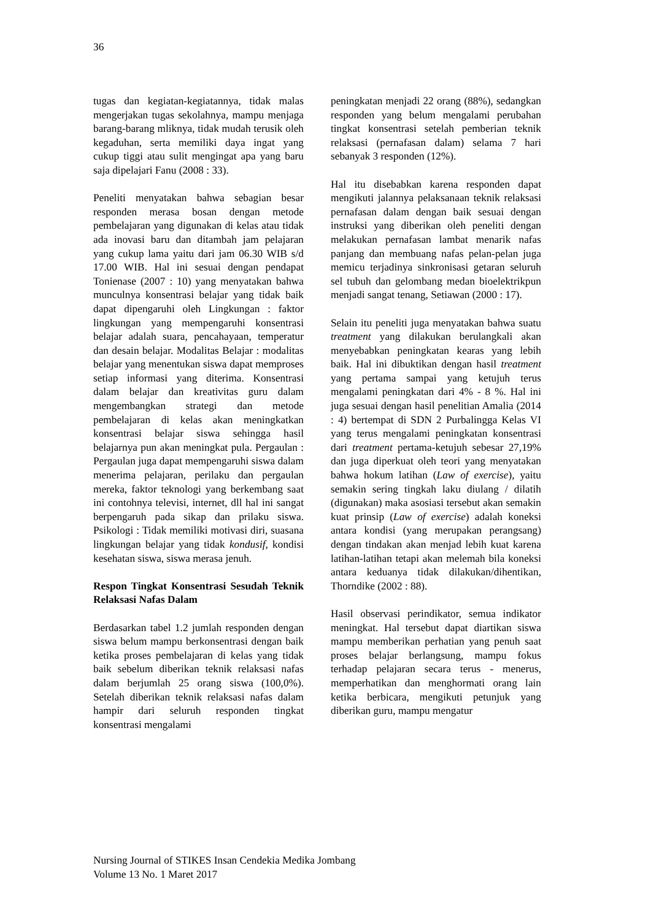36
tugas dan kegiatan-kegiatannya, tidak malas mengerjakan tugas sekolahnya, mampu menjaga barang-barang mliknya, tidak mudah terusik oleh kegaduhan, serta memiliki daya ingat yang cukup tiggi atau sulit mengingat apa yang baru saja dipelajari Fanu (2008 : 33).
Peneliti menyatakan bahwa sebagian besar responden merasa bosan dengan metode pembelajaran yang digunakan di kelas atau tidak ada inovasi baru dan ditambah jam pelajaran yang cukup lama yaitu dari jam 06.30 WIB s/d 17.00 WIB. Hal ini sesuai dengan pendapat Tonienase (2007 : 10) yang menyatakan bahwa munculnya konsentrasi belajar yang tidak baik dapat dipengaruhi oleh Lingkungan : faktor lingkungan yang mempengaruhi konsentrasi belajar adalah suara, pencahayaan, temperatur dan desain belajar. Modalitas Belajar : modalitas belajar yang menentukan siswa dapat memproses setiap informasi yang diterima. Konsentrasi dalam belajar dan kreativitas guru dalam mengembangkan strategi dan metode pembelajaran di kelas akan meningkatkan konsentrasi belajar siswa sehingga hasil belajarnya pun akan meningkat pula. Pergaulan : Pergaulan juga dapat mempengaruhi siswa dalam menerima pelajaran, perilaku dan pergaulan mereka, faktor teknologi yang berkembang saat ini contohnya televisi, internet, dll hal ini sangat berpengaruh pada sikap dan prilaku siswa. Psikologi : Tidak memiliki motivasi diri, suasana lingkungan belajar yang tidak kondusif, kondisi kesehatan siswa, siswa merasa jenuh.
Respon Tingkat Konsentrasi Sesudah Teknik Relaksasi Nafas Dalam
Berdasarkan tabel 1.2 jumlah responden dengan siswa belum mampu berkonsentrasi dengan baik ketika proses pembelajaran di kelas yang tidak baik sebelum diberikan teknik relaksasi nafas dalam berjumlah 25 orang siswa (100,0%). Setelah diberikan teknik relaksasi nafas dalam hampir dari seluruh responden tingkat konsentrasi mengalami
peningkatan menjadi 22 orang (88%), sedangkan responden yang belum mengalami perubahan tingkat konsentrasi setelah pemberian teknik relaksasi (pernafasan dalam) selama 7 hari sebanyak 3 responden (12%).
Hal itu disebabkan karena responden dapat mengikuti jalannya pelaksanaan teknik relaksasi pernafasan dalam dengan baik sesuai dengan instruksi yang diberikan oleh peneliti dengan melakukan pernafasan lambat menarik nafas panjang dan membuang nafas pelan-pelan juga memicu terjadinya sinkronisasi getaran seluruh sel tubuh dan gelombang medan bioelektrikpun menjadi sangat tenang, Setiawan (2000 : 17).
Selain itu peneliti juga menyatakan bahwa suatu treatment yang dilakukan berulangkali akan menyebabkan peningkatan kearas yang lebih baik. Hal ini dibuktikan dengan hasil treatment yang pertama sampai yang ketujuh terus mengalami peningkatan dari 4% - 8 %. Hal ini juga sesuai dengan hasil penelitian Amalia (2014 : 4) bertempat di SDN 2 Purbalingga Kelas VI yang terus mengalami peningkatan konsentrasi dari treatment pertama-ketujuh sebesar 27,19% dan juga diperkuat oleh teori yang menyatakan bahwa hokum latihan (Law of exercise), yaitu semakin sering tingkah laku diulang / dilatih (digunakan) maka asosiasi tersebut akan semakin kuat prinsip (Law of exercise) adalah koneksi antara kondisi (yang merupakan perangsang) dengan tindakan akan menjad lebih kuat karena latihan-latihan tetapi akan melemah bila koneksi antara keduanya tidak dilakukan/dihentikan, Thorndike (2002 : 88).
Hasil observasi perindikator, semua indikator meningkat. Hal tersebut dapat diartikan siswa mampu memberikan perhatian yang penuh saat proses belajar berlangsung, mampu fokus terhadap pelajaran secara terus - menerus, memperhatikan dan menghormati orang lain ketika berbicara, mengikuti petunjuk yang diberikan guru, mampu mengatur
Nursing Journal of STIKES Insan Cendekia Medika Jombang
Volume 13 No. 1 Maret 2017